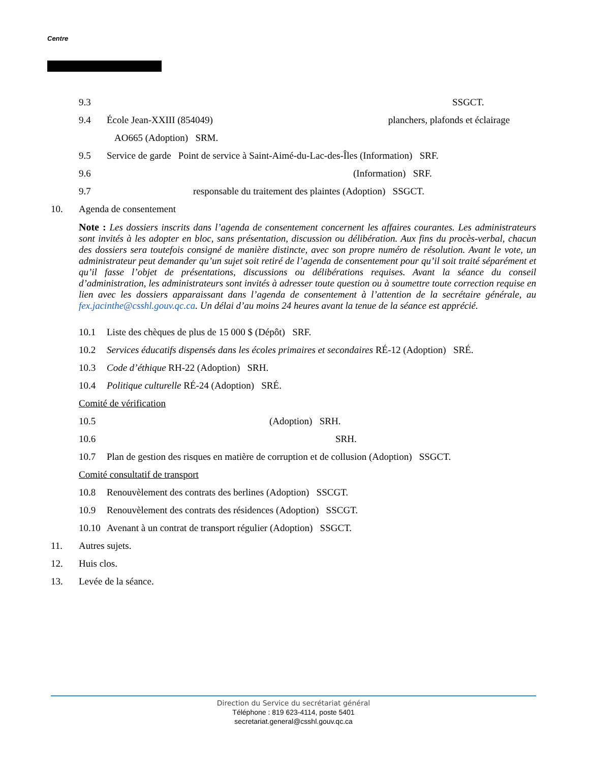Centre
9.3 SSGCT.
9.4 École Jean-XXIII (854049) planchers, plafonds et éclairage
AO665 (Adoption) SRM.
9.5 Service de garde Point de service à Saint-Aimé-du-Lac-des-Îles (Information) SRF.
9.6 (Information) SRF.
9.7 responsable du traitement des plaintes (Adoption) SSGCT.
10. Agenda de consentement
Note : Les dossiers inscrits dans l’agenda de consentement concernent les affaires courantes. Les administrateurs sont invités à les adopter en bloc, sans présentation, discussion ou délibération. Aux fins du procès-verbal, chacun des dossiers sera toutefois consigné de manière distincte, avec son propre numéro de résolution. Avant le vote, un administrateur peut demander qu’un sujet soit retiré de l’agenda de consentement pour qu’il soit traité séparément et qu’il fasse l’objet de présentations, discussions ou délibérations requises. Avant la séance du conseil d’administration, les administrateurs sont invités à adresser toute question ou à soumettre toute correction requise en lien avec les dossiers apparaissant dans l’agenda de consentement à l’attention de la secrétaire générale, au fex.jacinthe@csshl.gouv.qc.ca. Un délai d’au moins 24 heures avant la tenue de la séance est apprécié.
10.1 Liste des chèques de plus de 15 000 $ (Dépôt) SRF.
10.2 Services éducatifs dispensés dans les écoles primaires et secondaires RÉ-12 (Adoption) SRÉ.
10.3 Code d’éthique RH-22 (Adoption) SRH.
10.4 Politique culturelle RÉ-24 (Adoption) SRÉ.
Comité de vérification
10.5 (Adoption) SRH.
10.6 SRH.
10.7 Plan de gestion des risques en matière de corruption et de collusion (Adoption) SSGCT.
Comité consultatif de transport
10.8 Renouvèlement des contrats des berlines (Adoption) SSCGT.
10.9 Renouvèlement des contrats des résidences (Adoption) SSCGT.
10.10 Avenant à un contrat de transport régulier (Adoption) SSGCT.
11. Autres sujets.
12. Huis clos.
13. Levée de la séance.
Direction du Service du secrétariat général
Téléphone : 819 623-4114, poste 5401
secretariat.general@csshl.gouv.qc.ca